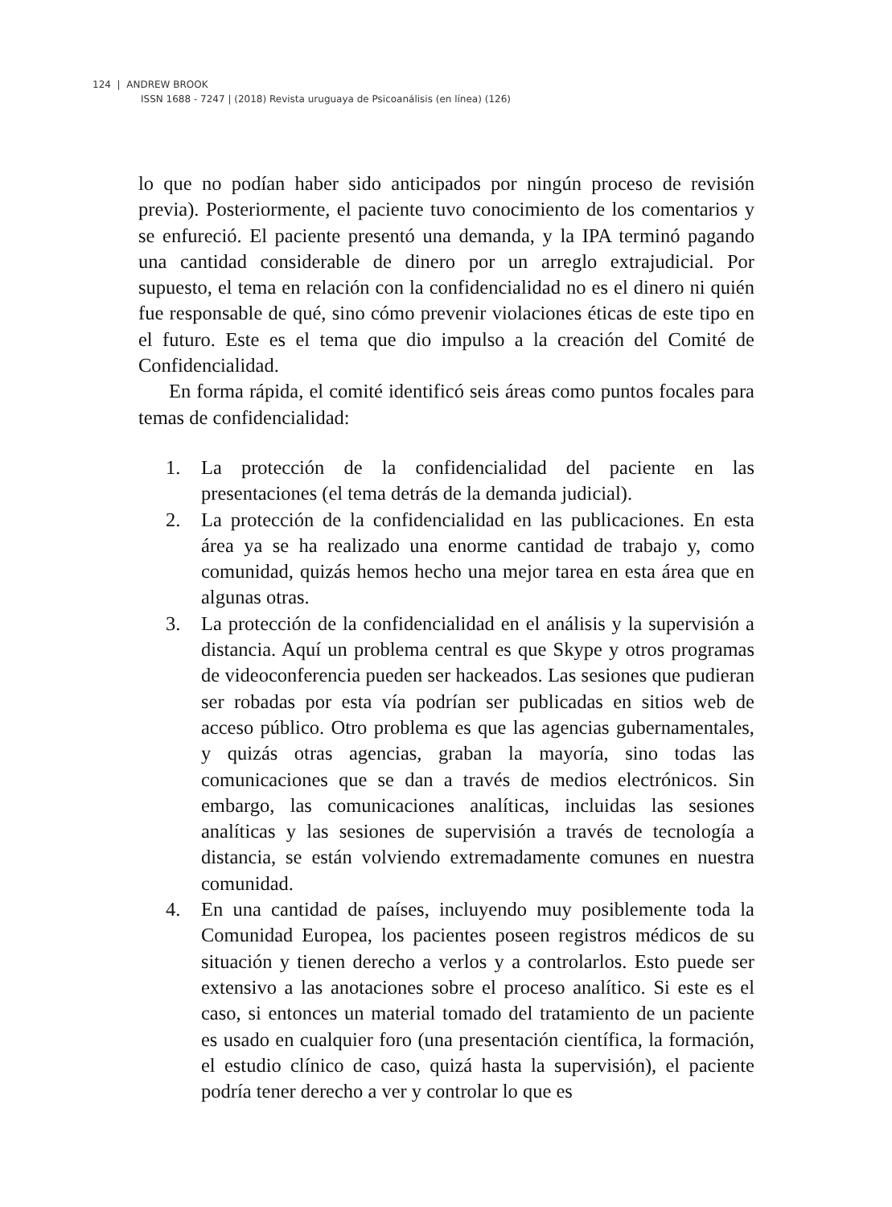124 | ANDREW BROOK
ISSN 1688 - 7247 | (2018) Revista uruguaya de Psicoanálisis (en línea) (126)
lo que no podían haber sido anticipados por ningún proceso de revisión previa). Posteriormente, el paciente tuvo conocimiento de los comentarios y se enfureció. El paciente presentó una demanda, y la IPA terminó pagando una cantidad considerable de dinero por un arreglo extrajudicial. Por supuesto, el tema en relación con la confidencialidad no es el dinero ni quién fue responsable de qué, sino cómo prevenir violaciones éticas de este tipo en el futuro. Este es el tema que dio impulso a la creación del Comité de Confidencialidad.
En forma rápida, el comité identificó seis áreas como puntos focales para temas de confidencialidad:
1. La protección de la confidencialidad del paciente en las presentaciones (el tema detrás de la demanda judicial).
2. La protección de la confidencialidad en las publicaciones. En esta área ya se ha realizado una enorme cantidad de trabajo y, como comunidad, quizás hemos hecho una mejor tarea en esta área que en algunas otras.
3. La protección de la confidencialidad en el análisis y la supervisión a distancia. Aquí un problema central es que Skype y otros programas de videoconferencia pueden ser hackeados. Las sesiones que pudieran ser robadas por esta vía podrían ser publicadas en sitios web de acceso público. Otro problema es que las agencias gubernamentales, y quizás otras agencias, graban la mayoría, sino todas las comunicaciones que se dan a través de medios electrónicos. Sin embargo, las comunicaciones analíticas, incluidas las sesiones analíticas y las sesiones de supervisión a través de tecnología a distancia, se están volviendo extremadamente comunes en nuestra comunidad.
4. En una cantidad de países, incluyendo muy posiblemente toda la Comunidad Europea, los pacientes poseen registros médicos de su situación y tienen derecho a verlos y a controlarlos. Esto puede ser extensivo a las anotaciones sobre el proceso analítico. Si este es el caso, si entonces un material tomado del tratamiento de un paciente es usado en cualquier foro (una presentación científica, la formación, el estudio clínico de caso, quizá hasta la supervisión), el paciente podría tener derecho a ver y controlar lo que es